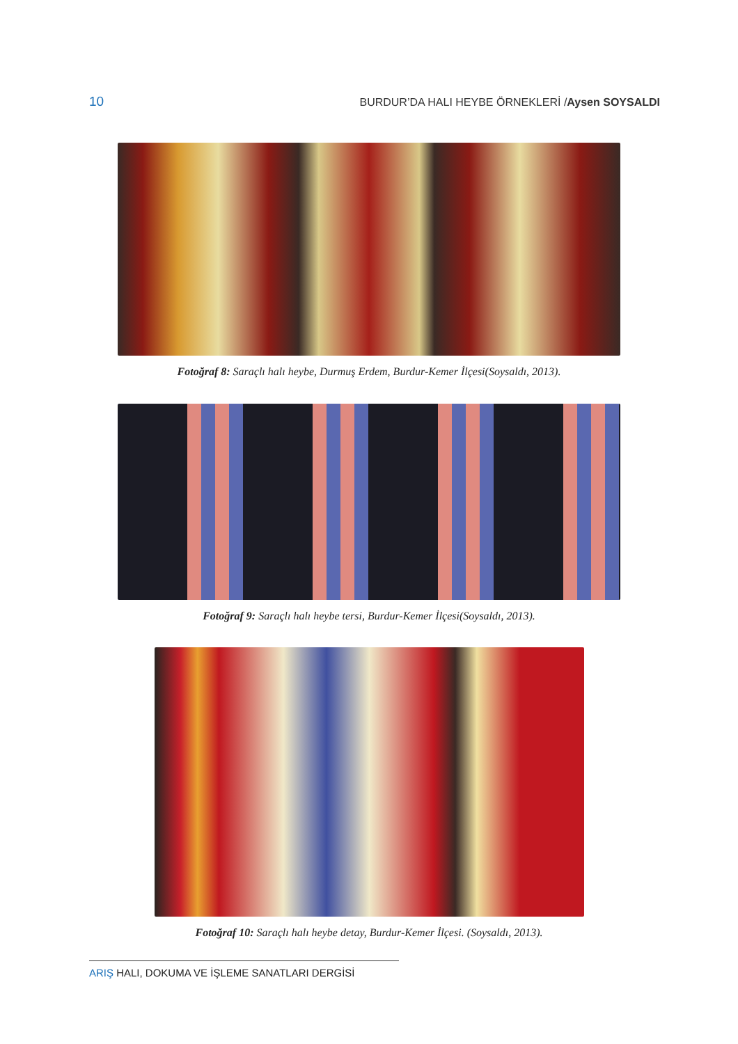10 BURDUR’DA HALI HEYBE ÖRNEKLERİ /Aysen SOYSALDI
Fotoğraf 8: Saraçlı halı heybe, Durmuş Erdem, Burdur-Kemer İlçesi(Soysaldı, 2013).
Fotoğraf 9: Saraçlı halı heybe tersi, Burdur-Kemer İlçesi(Soysaldı, 2013).
Fotoğraf 10: Saraçlı halı heybe detay, Burdur-Kemer İlçesi. (Soysaldı, 2013).
ARIŞ HALI, DOKUMA VE İŞLEME SANATLARI DERGİSİ